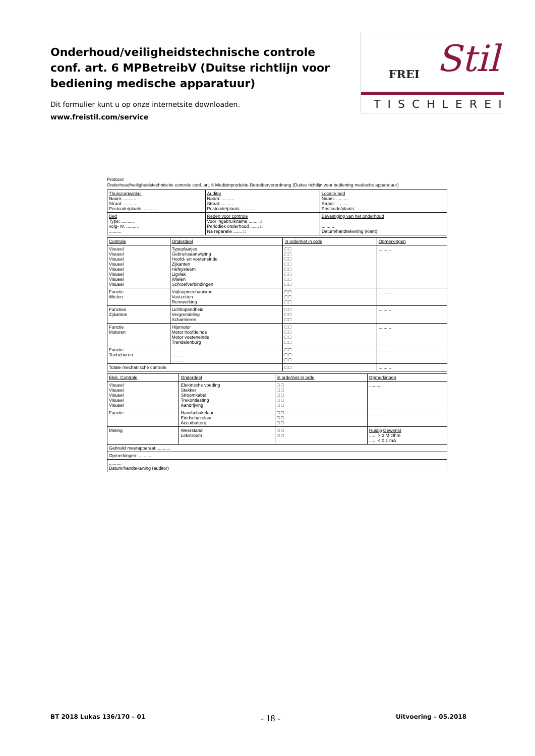Onderhoud/veiligheidstechnische controle conf. art. 6 MPBetreibV (Duitse richtlijn voor bediening medische apparatuur)
Dit formulier kunt u op onze internetsite downloaden.
www.freistil.com/service
Stil FREI
TISCHLEREI
Protocol
Onderhoud/veiligheidstechnische controle conf. art. 6 Medizinprodukte-Betreiberverordnung (Duitse richtlijn voor bediening medische apparatuur)
| Thuiszorgwinkel Naam: .......... Straat: .......... Postcode/plaats: .......... | Auditor Naam: .......... Straat: .......... Postcode/plaats: .......... | Locatie bed Naam: .......... Straat: .......... Postcode/plaats: .......... |
| Bed Type: .......... volg- nr. .......... .......... | Reden voor controle Voor ingebruikname ....... □ Periodiek onderhoud ....... □ Na reparatie ....... □ | Bevestiging van het onderhoud .......... Datum/handtekening (klant) |
| Controle | Onderdeel | in orde/niet in orde | Opmerkingen |
| --- | --- | --- | --- |
| Visueel Visueel Visueel Visueel Visueel Visueel Visueel Visueel | Typeplaatjes Gebruiksaanwijzing Hoofd- en voeteneinde Zijkanten Hefsysteem Ligvlak Wielen Schroefverbindingen | □ □ □ □ □ □ □ □ □ □ □ □ □ □ □ □ | .......... |
| Functie Wielen | Vrijloopmechanisme Vastzetten Remwerking | □ □ □ □ □ □ | .......... |
| Functies Zijkanten | Lichtlopendheid Vergrendeling Scharnieren | □ □ □ □ □ □ | .......... |
| Functie Motoren | Hijsmotor Motor hoofdeinde Motor voeteneinde Trendelenburg | □ □ □ □ □ □ □ □ | .......... |
| Functie Toebehoren | .......... .......... .......... | □ □ □ □ □ □ | .......... |
| Totale mechanische controle | | □ □ | .......... |
| Elek. Controle | Onderdeel | in orde/niet in orde | Opmerkingen |
| --- | --- | --- | --- |
| Visueel Visueel Visueel Visueel Visueel | Elektrische voeding Stekker Stroomkabel Trekontlasting Aandrijving | □ □ □ □ □ □ □ □ □ □ | .......... |
| Functie | Handschakelaar Eindschakelaar Accu/batterij | □ □ □ □ □ □ | .......... |
| Meting | Weerstand Lekstroom | □ □ □ □ | Huidig Gewenst ...... > 2 M Ohm ...... < 0,1 mA |
| Gebruikt meetapparaat: .......... | | | |
| Opmerkingen: .......... | | | |
| .......... Datum/handtekening (auditor) | | | |
BT 2018 Lukas 136/170 – 01 - 18 - Uitvoering – 05.2018